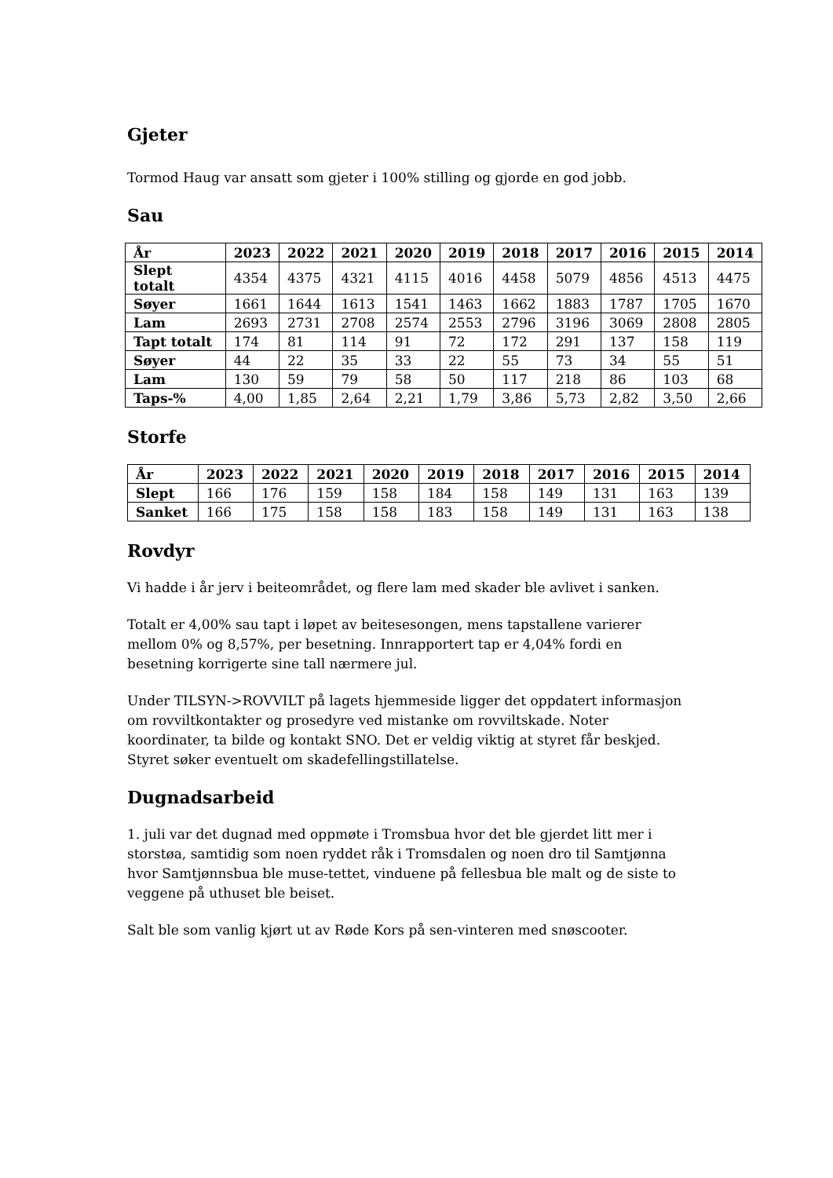Gjeter
Tormod Haug var ansatt som gjeter i 100% stilling og gjorde en god jobb.
Sau
| År | 2023 | 2022 | 2021 | 2020 | 2019 | 2018 | 2017 | 2016 | 2015 | 2014 |
| --- | --- | --- | --- | --- | --- | --- | --- | --- | --- | --- |
| Slept totalt | 4354 | 4375 | 4321 | 4115 | 4016 | 4458 | 5079 | 4856 | 4513 | 4475 |
| Søyer | 1661 | 1644 | 1613 | 1541 | 1463 | 1662 | 1883 | 1787 | 1705 | 1670 |
| Lam | 2693 | 2731 | 2708 | 2574 | 2553 | 2796 | 3196 | 3069 | 2808 | 2805 |
| Tapt totalt | 174 | 81 | 114 | 91 | 72 | 172 | 291 | 137 | 158 | 119 |
| Søyer | 44 | 22 | 35 | 33 | 22 | 55 | 73 | 34 | 55 | 51 |
| Lam | 130 | 59 | 79 | 58 | 50 | 117 | 218 | 86 | 103 | 68 |
| Taps-% | 4,00 | 1,85 | 2,64 | 2,21 | 1,79 | 3,86 | 5,73 | 2,82 | 3,50 | 2,66 |
Storfe
| År | 2023 | 2022 | 2021 | 2020 | 2019 | 2018 | 2017 | 2016 | 2015 | 2014 |
| --- | --- | --- | --- | --- | --- | --- | --- | --- | --- | --- |
| Slept | 166 | 176 | 159 | 158 | 184 | 158 | 149 | 131 | 163 | 139 |
| Sanket | 166 | 175 | 158 | 158 | 183 | 158 | 149 | 131 | 163 | 138 |
Rovdyr
Vi hadde i år jerv i beiteområdet, og flere lam med skader ble avlivet i sanken.
Totalt er 4,00% sau tapt i løpet av beitesesongen, mens tapstallene varierer
mellom 0% og 8,57%, per besetning. Innrapportert tap er 4,04% fordi en
besetning korrigerte sine tall nærmere jul.
Under TILSYN->ROVVILT på lagets hjemmeside ligger det oppdatert informasjon
om rovviltkontakter og prosedyre ved mistanke om rovviltskade. Noter
koordinater, ta bilde og kontakt SNO. Det er veldig viktig at styret får beskjed.
Styret søker eventuelt om skadefellingstillatelse.
Dugnadsarbeid
1. juli var det dugnad med oppmøte i Tromsbua hvor det ble gjerdet litt mer i
storstøa, samtidig som noen ryddet råk i Tromsdalen og noen dro til Samtjønna
hvor Samtjønnsbua ble muse-tettet, vinduene på fellesbua ble malt og de siste to
veggene på uthuset ble beiset.
Salt ble som vanlig kjørt ut av Røde Kors på sen-vinteren med snøscooter.